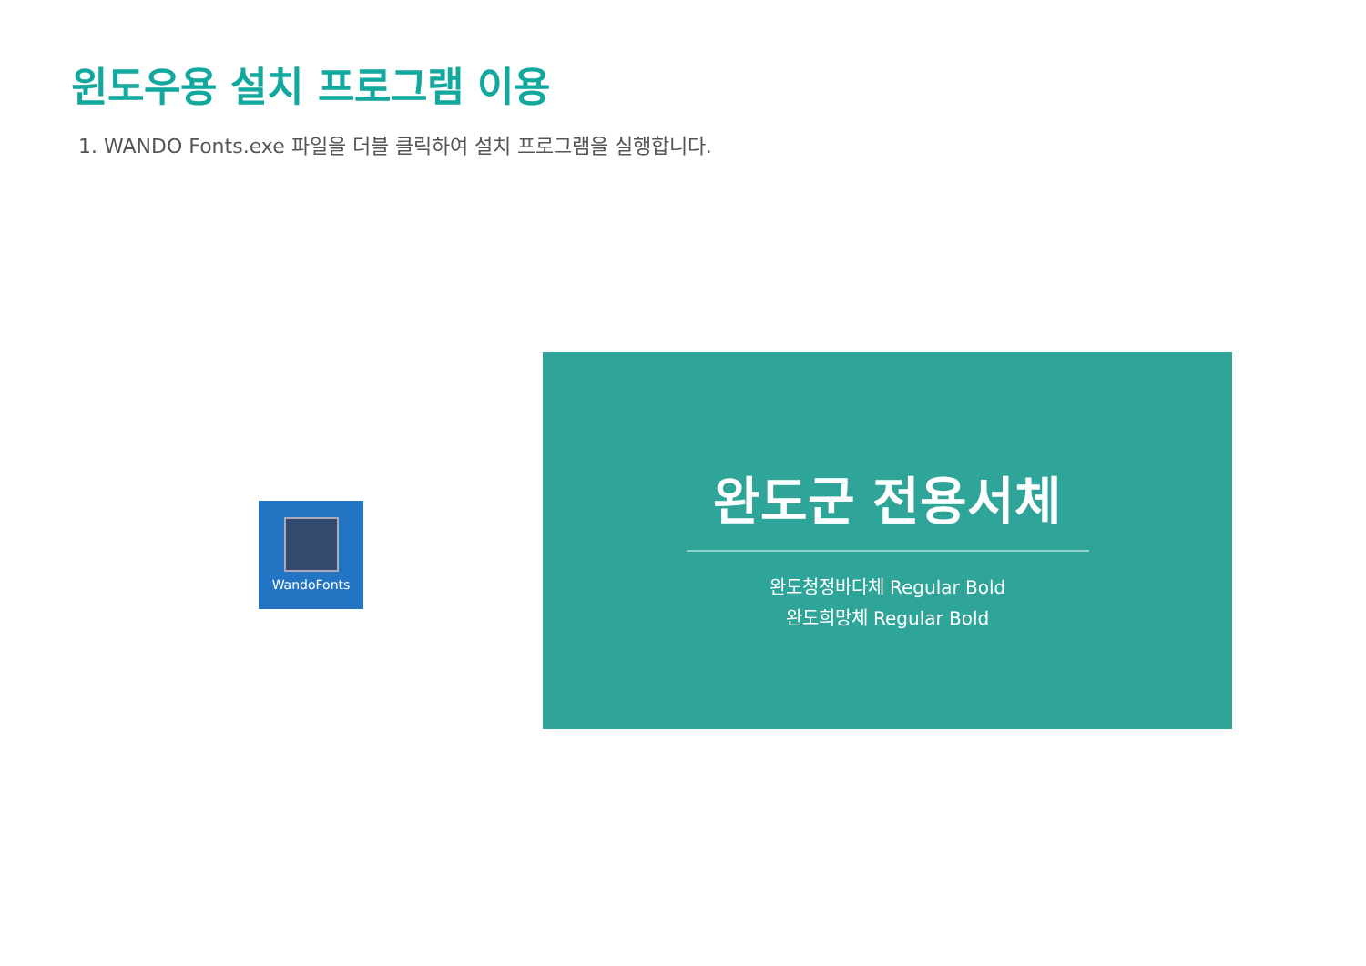윈도우용 설치 프로그램 이용
1. WANDO Fonts.exe 파일을 더블 클릭하여 설치 프로그램을 실행합니다.
WandoFonts
완도군 전용서체
완도청정바다체 Regular Bold
완도희망체 Regular Bold